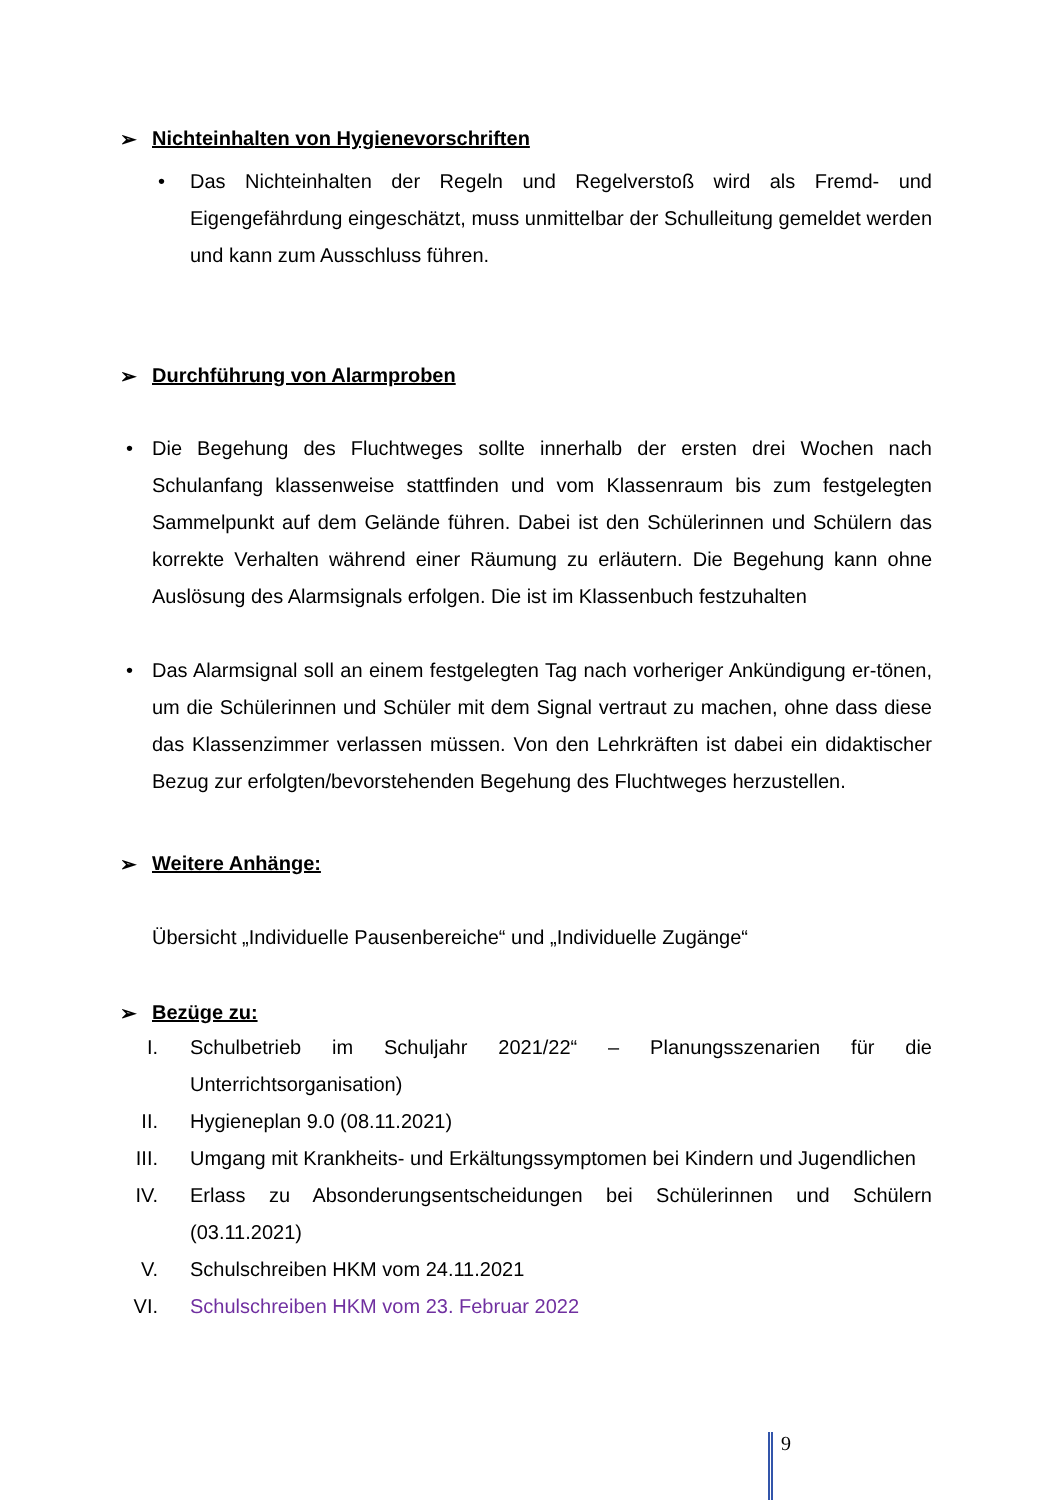➢ Nichteinhalten von Hygienevorschriften
• Das Nichteinhalten der Regeln und Regelverstoß wird als Fremd- und Eigengefährdung eingeschätzt, muss unmittelbar der Schulleitung gemeldet werden und kann zum Ausschluss führen.
➢ Durchführung von Alarmproben
• Die Begehung des Fluchtweges sollte innerhalb der ersten drei Wochen nach Schulanfang klassenweise stattfinden und vom Klassenraum bis zum festgelegten Sammelpunkt auf dem Gelände führen. Dabei ist den Schülerinnen und Schülern das korrekte Verhalten während einer Räumung zu erläutern. Die Begehung kann ohne Auslösung des Alarmsignals erfolgen. Die ist im Klassenbuch festzuhalten
• Das Alarmsignal soll an einem festgelegten Tag nach vorheriger Ankündigung er-tönen, um die Schülerinnen und Schüler mit dem Signal vertraut zu machen, ohne dass diese das Klassenzimmer verlassen müssen. Von den Lehrkräften ist dabei ein didaktischer Bezug zur erfolgten/bevorstehenden Begehung des Fluchtweges herzustellen.
➢ Weitere Anhänge:
Übersicht „Individuelle Pausenbereiche“ und „Individuelle Zugänge“
➢ Bezüge zu:
I. Schulbetrieb im Schuljahr 2021/22“ – Planungsszenarien für die Unterrichtsorganisation)
II. Hygieneplan 9.0 (08.11.2021)
III. Umgang mit Krankheits- und Erkältungssymptomen bei Kindern und Jugendlichen
IV. Erlass zu Absonderungsentscheidungen bei Schülerinnen und Schülern (03.11.2021)
V. Schulschreiben HKM vom 24.11.2021
VI. Schulschreiben HKM vom 23. Februar 2022
9